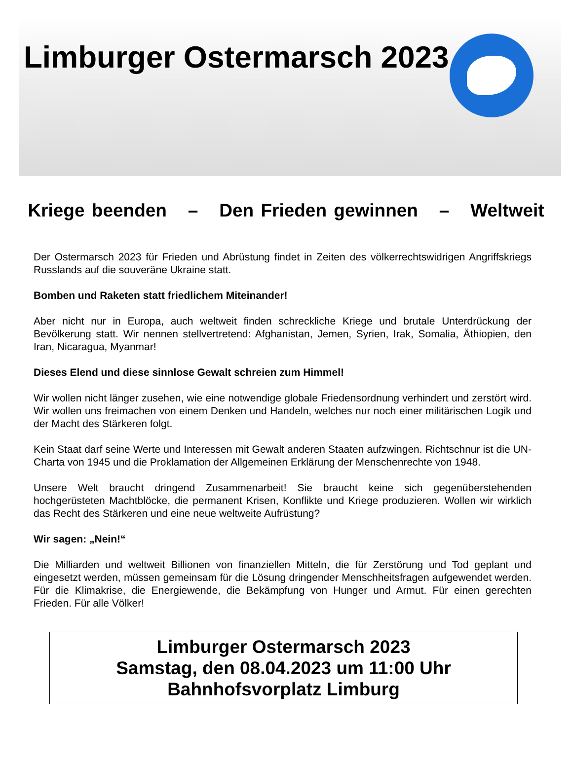Limburger Ostermarsch 2023
Kriege beenden – Den Frieden gewinnen – Weltweit
Der Ostermarsch 2023 für Frieden und Abrüstung findet in Zeiten des völkerrechtswidrigen Angriffskriegs Russlands auf die souveräne Ukraine statt.
Bomben und Raketen statt friedlichem Miteinander!
Aber nicht nur in Europa, auch weltweit finden schreckliche Kriege und brutale Unterdrückung der Bevölkerung statt. Wir nennen stellvertretend: Afghanistan, Jemen, Syrien, Irak, Somalia, Äthiopien, den Iran, Nicaragua, Myanmar!
Dieses Elend und diese sinnlose Gewalt schreien zum Himmel!
Wir wollen nicht länger zusehen, wie eine notwendige globale Friedensordnung verhindert und zerstört wird. Wir wollen uns freimachen von einem Denken und Handeln, welches nur noch einer militärischen Logik und der Macht des Stärkeren folgt.
Kein Staat darf seine Werte und Interessen mit Gewalt anderen Staaten aufzwingen. Richtschnur ist die UN-Charta von 1945 und die Proklamation der Allgemeinen Erklärung der Menschenrechte von 1948.
Unsere Welt braucht dringend Zusammenarbeit! Sie braucht keine sich gegenüberstehenden hochgerüsteten Machtblöcke, die permanent Krisen, Konflikte und Kriege produzieren. Wollen wir wirklich das Recht des Stärkeren und eine neue weltweite Aufrüstung?
Wir sagen: „Nein!“
Die Milliarden und weltweit Billionen von finanziellen Mitteln, die für Zerstörung und Tod geplant und eingesetzt werden, müssen gemeinsam für die Lösung dringender Menschheitsfragen aufgewendet werden. Für die Klimakrise, die Energiewende, die Bekämpfung von Hunger und Armut. Für einen gerechten Frieden. Für alle Völker!
Limburger Ostermarsch 2023
Samstag, den 08.04.2023 um 11:00 Uhr
Bahnhofsvorplatz Limburg